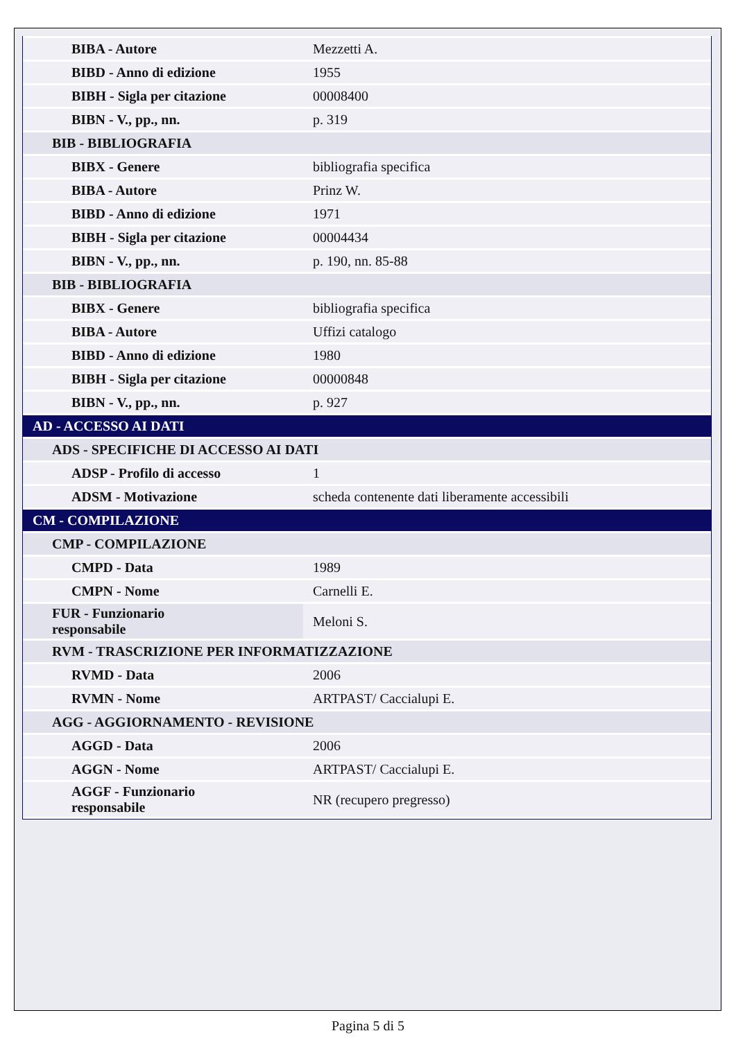| BIBA - Autore | Mezzetti A. |
| BIBD - Anno di edizione | 1955 |
| BIBH - Sigla per citazione | 00008400 |
| BIBN - V., pp., nn. | p. 319 |
| BIB - BIBLIOGRAFIA | |
| BIBX - Genere | bibliografia specifica |
| BIBA - Autore | Prinz W. |
| BIBD - Anno di edizione | 1971 |
| BIBH - Sigla per citazione | 00004434 |
| BIBN - V., pp., nn. | p. 190, nn. 85-88 |
| BIB - BIBLIOGRAFIA | |
| BIBX - Genere | bibliografia specifica |
| BIBA - Autore | Uffizi catalogo |
| BIBD - Anno di edizione | 1980 |
| BIBH - Sigla per citazione | 00000848 |
| BIBN - V., pp., nn. | p. 927 |
| AD - ACCESSO AI DATI | |
| ADS - SPECIFICHE DI ACCESSO AI DATI | |
| ADSP - Profilo di accesso | 1 |
| ADSM - Motivazione | scheda contenente dati liberamente accessibili |
| CM - COMPILAZIONE | |
| CMP - COMPILAZIONE | |
| CMPD - Data | 1989 |
| CMPN - Nome | Carnelli E. |
| FUR - Funzionario responsabile | Meloni S. |
| RVM - TRASCRIZIONE PER INFORMATIZZAZIONE | |
| RVMD - Data | 2006 |
| RVMN - Nome | ARTPAST/ Caccialupi E. |
| AGG - AGGIORNAMENTO - REVISIONE | |
| AGGD - Data | 2006 |
| AGGN - Nome | ARTPAST/ Caccialupi E. |
| AGGF - Funzionario responsabile | NR (recupero pregresso) |
Pagina 5 di 5